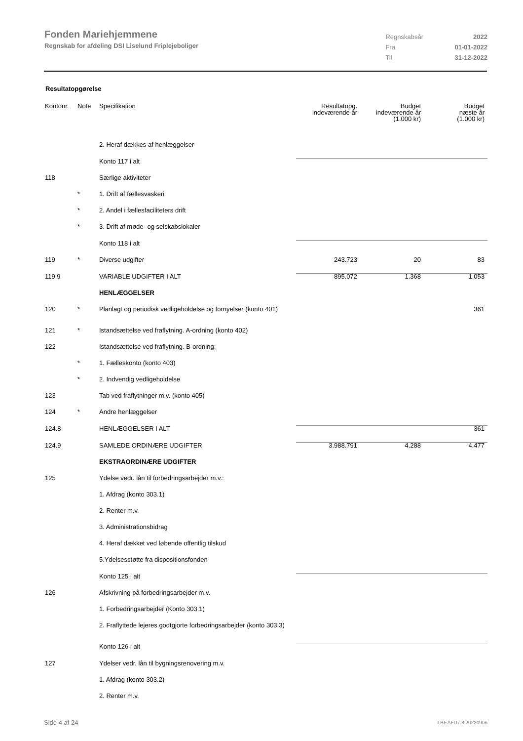Fonden Mariehjemmene
Regnskab for afdeling DSI Liselund Friplejeboliger
| Regnskabsår | 2022 |
| Fra | 01-01-2022 |
| Til | 31-12-2022 |
Resultatopgørelse
| Kontonr. | Note | Specifikation | Resultatopg. indeværende år | Budget indeværende år (1.000 kr) | Budget næste år (1.000 kr) |
| --- | --- | --- | --- | --- | --- |
| | | 2. Heraf dækkes af henlæggelser | | | |
| | | Konto 117 i alt | | | |
| 118 | | Særlige aktiviteter | | | |
| | * | 1. Drift af fællesvaskeri | | | |
| | * | 2. Andel i fællesfaciliteters drift | | | |
| | * | 3. Drift af møde- og selskabslokaler | | | |
| | | Konto 118 i alt | | | |
| 119 | * | Diverse udgifter | 243.723 | 20 | 83 |
| 119.9 | | VARIABLE UDGIFTER I ALT | 895.072 | 1.368 | 1.053 |
| | | HENLÆGGELSER | | | |
| 120 | * | Planlagt og periodisk vedligeholdelse og fornyelser (konto 401) | | | 361 |
| 121 | * | Istandsættelse ved fraflytning. A-ordning (konto 402) | | | |
| 122 | | Istandsættelse ved fraflytning. B-ordning: | | | |
| | * | 1. Fælleskonto (konto 403) | | | |
| | * | 2. Indvendig vedligeholdelse | | | |
| 123 | | Tab ved fraflytninger m.v. (konto 405) | | | |
| 124 | * | Andre henlæggelser | | | |
| 124.8 | | HENLÆGGELSER I ALT | | | 361 |
| 124.9 | | SAMLEDE ORDINÆRE UDGIFTER | 3.988.791 | 4.288 | 4.477 |
| | | EKSTRAORDINÆRE UDGIFTER | | | |
| 125 | | Ydelse vedr. lån til forbedringsarbejder m.v.: | | | |
| | | 1. Afdrag (konto 303.1) | | | |
| | | 2. Renter m.v. | | | |
| | | 3. Administrationsbidrag | | | |
| | | 4. Heraf dækket ved løbende offentlig tilskud | | | |
| | | 5.Ydelsesstøtte fra dispositionsfonden | | | |
| | | Konto 125 i alt | | | |
| 126 | | Afskrivning på forbedringsarbejder m.v. | | | |
| | | 1. Forbedringsarbejder (Konto 303.1) | | | |
| | | 2. Fraflyttede lejeres godtgjorte forbedringsarbejder (konto 303.3) | | | |
| | | Konto 126 i alt | | | |
| 127 | | Ydelser vedr. lån til bygningsrenovering m.v. | | | |
| | | 1. Afdrag (konto 303.2) | | | |
| | | 2. Renter m.v. | | | |
Side 4 af 24 LBF.AFD7.3.20220906